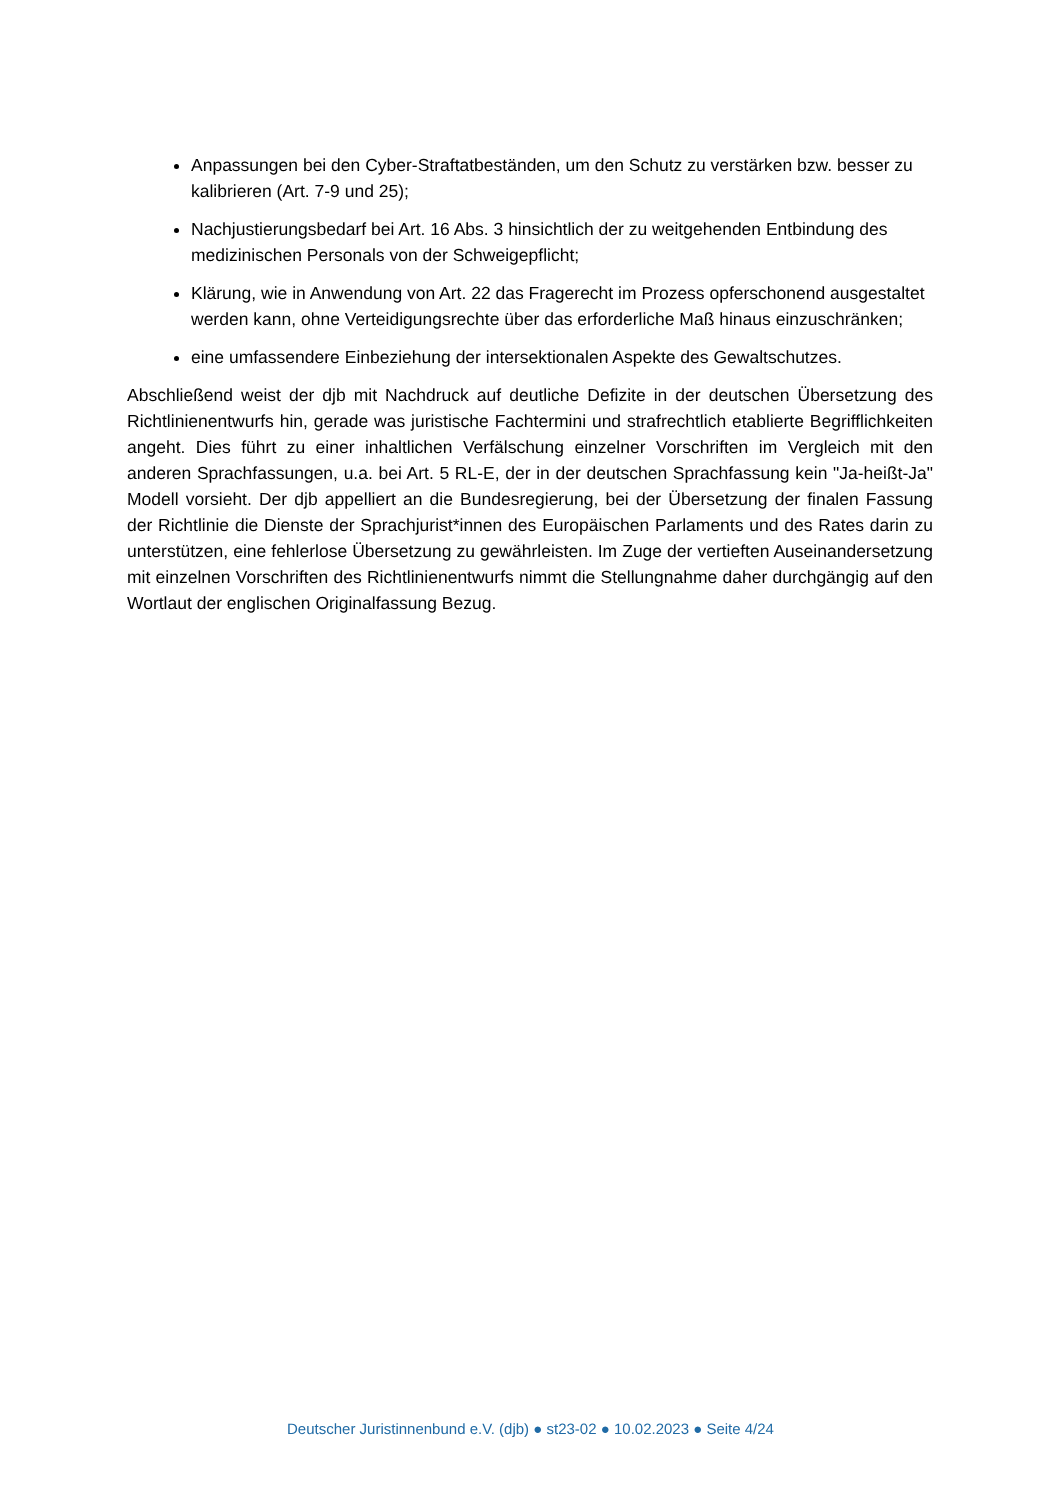Anpassungen bei den Cyber-Straftatbeständen, um den Schutz zu verstärken bzw. besser zu kalibrieren (Art. 7-9 und 25);
Nachjustierungsbedarf bei Art. 16 Abs. 3 hinsichtlich der zu weitgehenden Entbindung des medizinischen Personals von der Schweigepflicht;
Klärung, wie in Anwendung von Art. 22 das Fragerecht im Prozess opferschonend ausgestaltet werden kann, ohne Verteidigungsrechte über das erforderliche Maß hinaus einzuschränken;
eine umfassendere Einbeziehung der intersektionalen Aspekte des Gewaltschutzes.
Abschließend weist der djb mit Nachdruck auf deutliche Defizite in der deutschen Übersetzung des Richtlinienentwurfs hin, gerade was juristische Fachtermini und strafrechtlich etablierte Begrifflichkeiten angeht. Dies führt zu einer inhaltlichen Verfälschung einzelner Vorschriften im Vergleich mit den anderen Sprachfassungen, u.a. bei Art. 5 RL-E, der in der deutschen Sprachfassung kein "Ja-heißt-Ja" Modell vorsieht. Der djb appelliert an die Bundesregierung, bei der Übersetzung der finalen Fassung der Richtlinie die Dienste der Sprachjurist*innen des Europäischen Parlaments und des Rates darin zu unterstützen, eine fehlerlose Übersetzung zu gewährleisten. Im Zuge der vertieften Auseinandersetzung mit einzelnen Vorschriften des Richtlinienentwurfs nimmt die Stellungnahme daher durchgängig auf den Wortlaut der englischen Originalfassung Bezug.
Deutscher Juristinnenbund e.V. (djb) ● st23-02 ● 10.02.2023 ● Seite 4/24